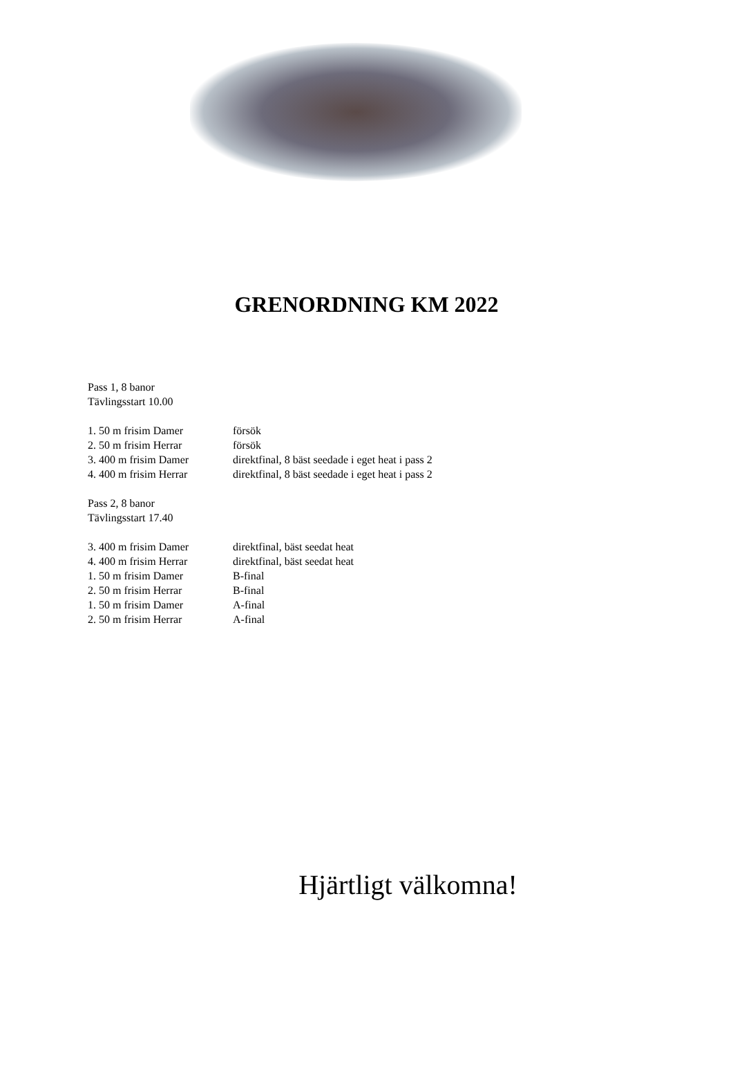GRENORDNING KM 2022
Pass 1, 8 banor
Tävlingsstart 10.00
1. 50 m frisim Damer försök
2. 50 m frisim Herrar försök
3. 400 m frisim Damer direktfinal, 8 bäst seedade i eget heat i pass 2
4. 400 m frisim Herrar direktfinal, 8 bäst seedade i eget heat i pass 2
Pass 2, 8 banor
Tävlingsstart 17.40
3. 400 m frisim Damer direktfinal, bäst seedat heat
4. 400 m frisim Herrar direktfinal, bäst seedat heat
1. 50 m frisim Damer B-final
2. 50 m frisim Herrar B-final
1. 50 m frisim Damer A-final
2. 50 m frisim Herrar A-final
Hjärtligt välkomna!